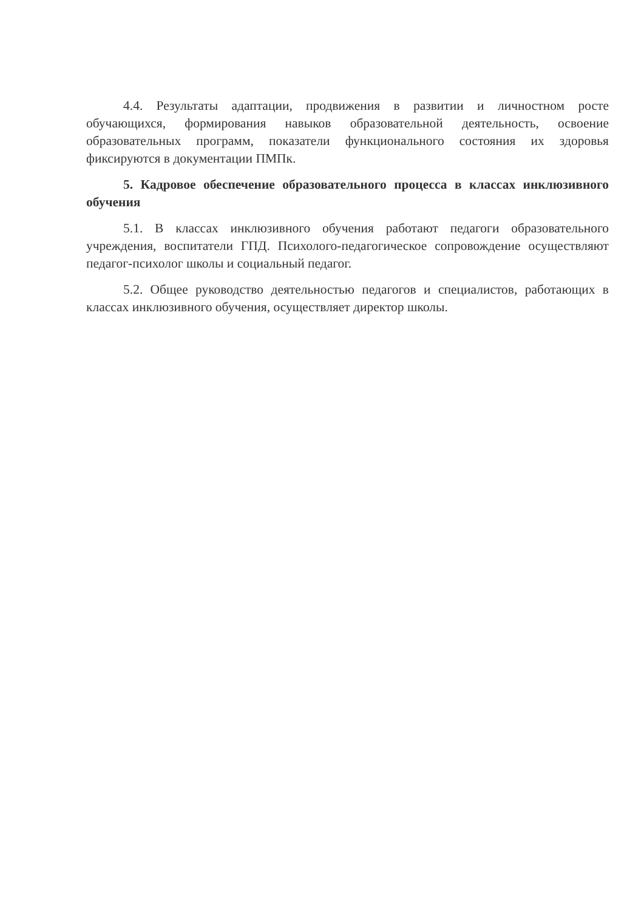4.4. Результаты адаптации, продвижения в развитии и личностном росте обучающихся, формирования навыков образовательной деятельность, освоение образовательных программ, показатели функционального состояния их здоровья фиксируются в документации ПМПк.
5. Кадровое обеспечение образовательного процесса в классах инклюзивного обучения
5.1. В классах инклюзивного обучения работают педагоги образовательного учреждения, воспитатели ГПД. Психолого-педагогическое сопровождение осуществляют педагог-психолог школы и социальный педагог.
5.2. Общее руководство деятельностью педагогов и специалистов, работающих в классах инклюзивного обучения, осуществляет директор школы.